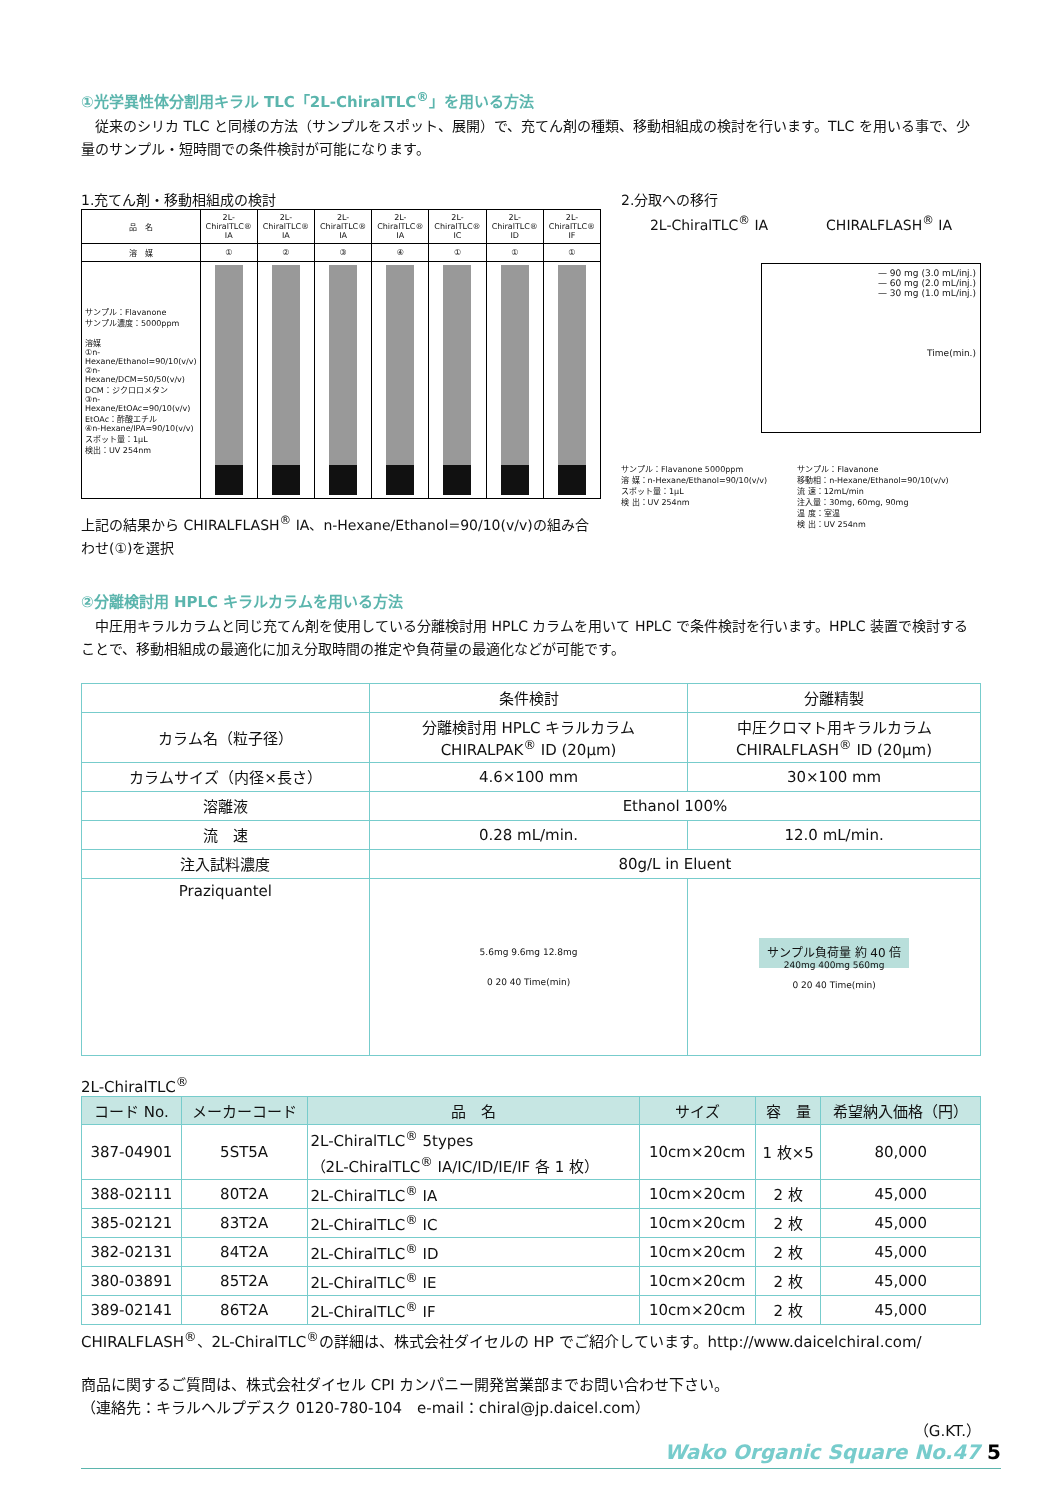①光学異性体分割用キラル TLC「2L-ChiralTLC<sup>®</sup>」を用いる方法
　従来のシリカ TLC と同様の方法（サンプルをスポット、展開）で、充てん剤の種類、移動相組成の検討を行います。TLC を用いる事で、少量のサンプル・短時間での条件検討が可能になります。
1.充てん剤・移動相組成の検討
| 品 名 | 2L-ChiralTLC® IA | 2L-ChiralTLC® IA | 2L-ChiralTLC® IA | 2L-ChiralTLC® IA | 2L-ChiralTLC® IC | 2L-ChiralTLC® ID | 2L-ChiralTLC® IF |
| 溶 媒 | ① | ② | ③ | ④ | ① | ① | ① |
| サンプル：Flavanone サンプル濃度：5000ppm 溶媒 ①n-Hexane/Ethanol=90/10(v/v) ②n-Hexane/DCM=50/50(v/v) DCM：ジクロロメタン ③n-Hexane/EtOAc=90/10(v/v) EtOAc：酢酸エチル ④n-Hexane/IPA=90/10(v/v) スポット量：1μL 検出：UV 254nm | | | | | | | |
上記の結果から CHIRALFLASH<sup>®</sup> IA、n-Hexane/Ethanol=90/10(v/v)の組み合わせ(①)を選択
2.分取への移行
2L-ChiralTLC<sup>®</sup> IA CHIRALFLASH<sup>®</sup> IA
— 90 mg (3.0 mL/inj.)
— 60 mg (2.0 mL/inj.)
— 30 mg (1.0 mL/inj.)
Time(min.)
サンプル：Flavanone 5000ppm
溶 媒：n-Hexane/Ethanol=90/10(v/v)
スポット量：1μL
検 出：UV 254nm
サンプル：Flavanone
移動相：n-Hexane/Ethanol=90/10(v/v)
流 速：12mL/min
注入量：30mg, 60mg, 90mg
温 度：室温
検 出：UV 254nm
②分離検討用 HPLC キラルカラムを用いる方法
　中圧用キラルカラムと同じ充てん剤を使用している分離検討用 HPLC カラムを用いて HPLC で条件検討を行います。HPLC 装置で検討することで、移動相組成の最適化に加え分取時間の推定や負荷量の最適化などが可能です。
| | 条件検討 | 分離精製 |
| カラム名（粒子径） | 分離検討用 HPLC キラルカラム CHIRALPAK<sup>®</sup> ID (20μm) | 中圧クロマト用キラルカラム CHIRALFLASH<sup>®</sup> ID (20μm) |
| カラムサイズ（内径×長さ） | 4.6×100 mm | 30×100 mm |
| 溶離液 | Ethanol 100% | |
| 流 速 | 0.28 mL/min. | 12.0 mL/min. |
| 注入試料濃度 | 80g/L in Eluent | |
| Praziquantel | 5.6mg 9.6mg 12.8mg 0 20 40 Time(min) | サンプル負荷量 約 40 倍 240mg 400mg 560mg 0 20 40 Time(min) |
2L-ChiralTLC<sup>®</sup>
| コード No. | メーカーコード | 品 名 | サイズ | 容 量 | 希望納入価格（円） |
| --- | --- | --- | --- | --- | --- |
| 387-04901 | 5ST5A | 2L-ChiralTLC<sup>®</sup> 5types （2L-ChiralTLC<sup>®</sup> IA/IC/ID/IE/IF 各 1 枚） | 10cm×20cm | 1 枚×5 | 80,000 |
| 388-02111 | 80T2A | 2L-ChiralTLC<sup>®</sup> IA | 10cm×20cm | 2 枚 | 45,000 |
| 385-02121 | 83T2A | 2L-ChiralTLC<sup>®</sup> IC | 10cm×20cm | 2 枚 | 45,000 |
| 382-02131 | 84T2A | 2L-ChiralTLC<sup>®</sup> ID | 10cm×20cm | 2 枚 | 45,000 |
| 380-03891 | 85T2A | 2L-ChiralTLC<sup>®</sup> IE | 10cm×20cm | 2 枚 | 45,000 |
| 389-02141 | 86T2A | 2L-ChiralTLC<sup>®</sup> IF | 10cm×20cm | 2 枚 | 45,000 |
CHIRALFLASH<sup>®</sup>、2L-ChiralTLC<sup>®</sup>の詳細は、株式会社ダイセルの HP でご紹介しています。http://www.daicelchiral.com/
商品に関するご質問は、株式会社ダイセル CPI カンパニー開発営業部までお問い合わせ下さい。
（連絡先：キラルヘルプデスク 0120-780-104　e-mail：chiral@jp.daicel.com）
（G.KT.）
Wako Organic Square No.47 5